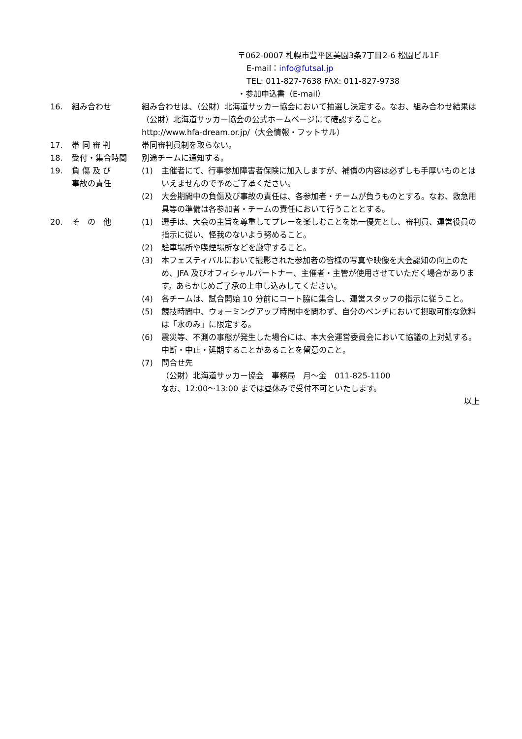〒062-0007 札幌市豊平区美園3条7丁目2-6 松園ビル1F
E-mail：info@futsal.jp
TEL: 011-827-7638 FAX: 011-827-9738
・参加申込書（E-mail）
16. 組み合わせ 組み合わせは、（公財）北海道サッカー協会において抽選し決定する。なお、組み合わせ結果は（公財）北海道サッカー協会の公式ホームページにて確認すること。
http://www.hfa-dream.or.jp/（大会情報・フットサル）
17. 帯 同 審 判 帯同審判員制を取らない。
18. 受付・集合時間 別途チームに通知する。
19. 負 傷 及 び
事故の責任
(1) 主催者にて、行事参加障害者保険に加入しますが、補償の内容は必ずしも手厚いものとはいえませんので予めご了承ください。
(2) 大会期間中の負傷及び事故の責任は、各参加者・チームが負うものとする。なお、救急用具等の準備は各参加者・チームの責任において行うこととする。
20. そ　の　他 (1) 選手は、大会の主旨を尊重してプレーを楽しむことを第一優先とし、審判員、運営役員の指示に従い、怪我のないよう努めること。
(2) 駐車場所や喫煙場所などを厳守すること。
(3) 本フェスティバルにおいて撮影された参加者の皆様の写真や映像を大会認知の向上のため、JFA 及びオフィシャルパートナー、主催者・主管が使用させていただく場合があります。あらかじめご了承の上申し込みしてください。
(4) 各チームは、試合開始 10 分前にコート脇に集合し、運営スタッフの指示に従うこと。
(5) 競技時間中、ウォーミングアップ時間中を問わず、自分のベンチにおいて摂取可能な飲料は「水のみ」に限定する。
(6) 震災等、不測の事態が発生した場合には、本大会運営委員会において協議の上対処する。中断・中止・延期することがあることを留意のこと。
(7) 問合せ先
（公財）北海道サッカー協会　事務局　月～金　011-825-1100
なお、12:00～13:00 までは昼休みで受付不可といたします。
以上